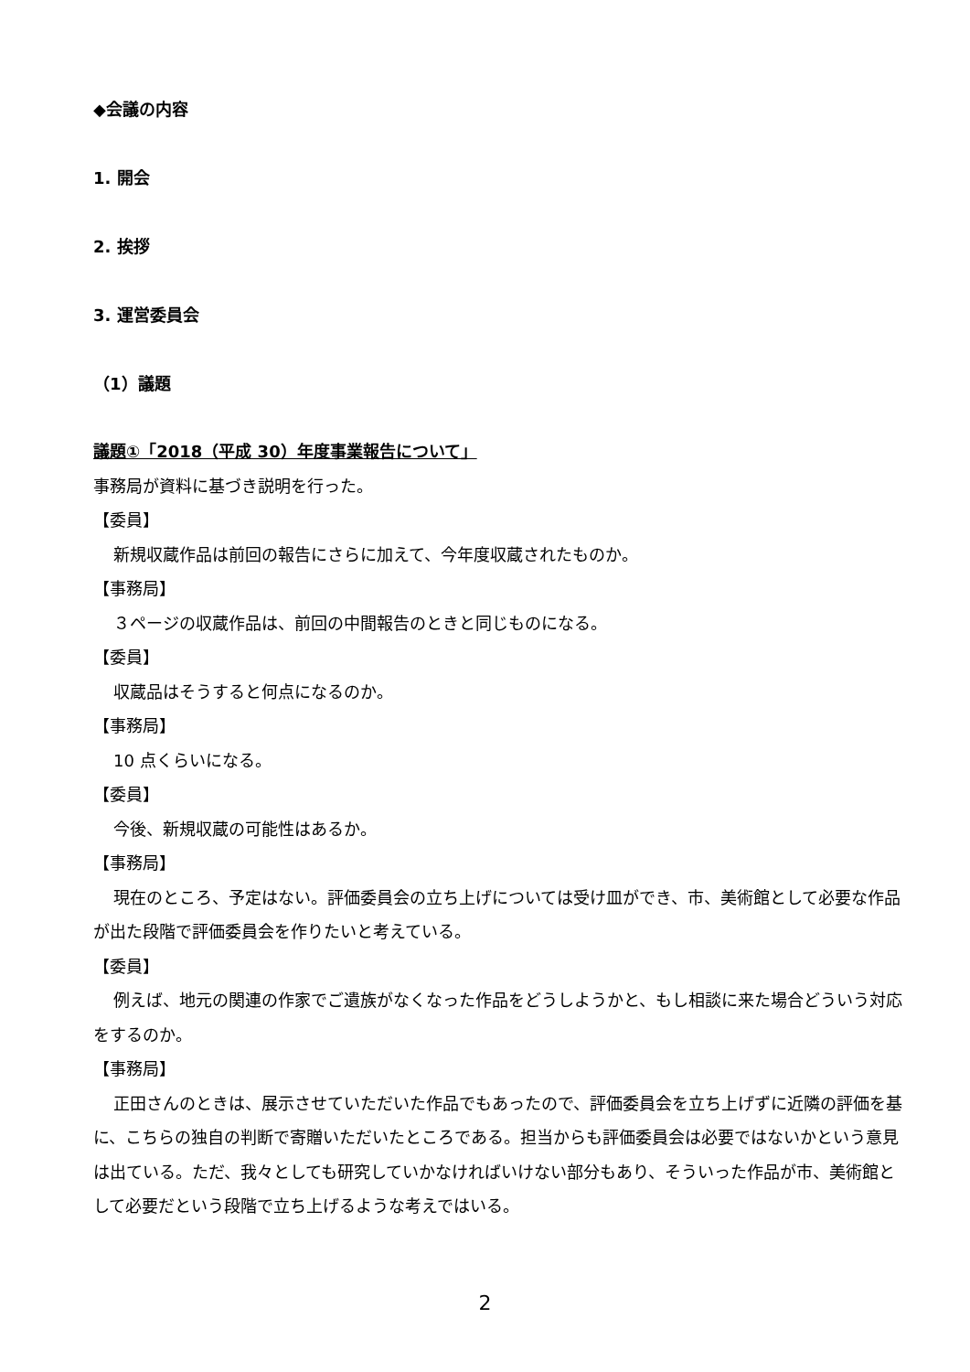◆会議の内容
1. 開会
2. 挨拶
3. 運営委員会
（1）議題
議題①「2018（平成 30）年度事業報告について」
事務局が資料に基づき説明を行った。
【委員】
新規収蔵作品は前回の報告にさらに加えて、今年度収蔵されたものか。
【事務局】
３ページの収蔵作品は、前回の中間報告のときと同じものになる。
【委員】
収蔵品はそうすると何点になるのか。
【事務局】
10 点くらいになる。
【委員】
今後、新規収蔵の可能性はあるか。
【事務局】
現在のところ、予定はない。評価委員会の立ち上げについては受け皿ができ、市、美術館として必要な作品が出た段階で評価委員会を作りたいと考えている。
【委員】
例えば、地元の関連の作家でご遺族がなくなった作品をどうしようかと、もし相談に来た場合どういう対応をするのか。
【事務局】
正田さんのときは、展示させていただいた作品でもあったので、評価委員会を立ち上げずに近隣の評価を基に、こちらの独自の判断で寄贈いただいたところである。担当からも評価委員会は必要ではないかという意見は出ている。ただ、我々としても研究していかなければいけない部分もあり、そういった作品が市、美術館として必要だという段階で立ち上げるような考えではいる。
2